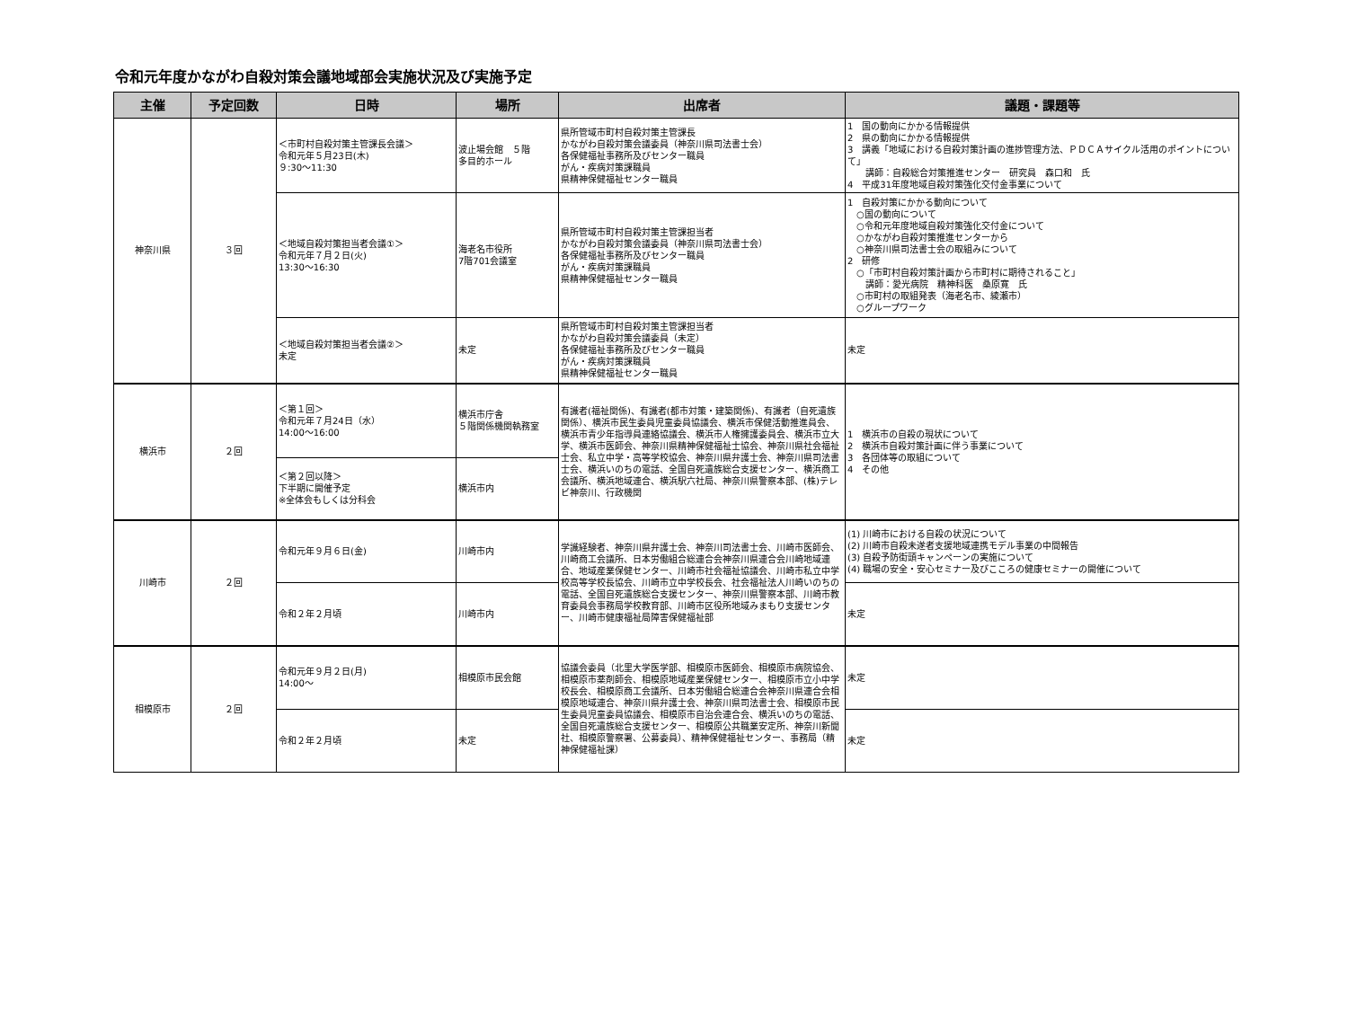令和元年度かながわ自殺対策会議地域部会実施状況及び実施予定
| 主催 | 予定回数 | 日時 | 場所 | 出席者 | 議題・課題等 |
| --- | --- | --- | --- | --- | --- |
| 神奈川県 | ３回 | ＜市町村自殺対策主管課長会議＞ 令和元年５月23日(木) ９:30～11:30 | 波止場会館 ５階 多目的ホール | 県所管域市町村自殺対策主管課長 かながわ自殺対策会議委員（神奈川県司法書士会） 各保健福祉事務所及びセンター職員 がん・疾病対策課職員 県精神保健福祉センター職員 | 1 国の動向にかかる情報提供 2 県の動向にかかる情報提供 3 講義「地域における自殺対策計画の進捗管理方法、ＰＤＣＡサイクル活用のポイントについて」 講師：自殺総合対策推進センター 研究員 森口和 氏 4 平成31年度地域自殺対策強化交付金事業について |
| | | ＜地域自殺対策担当者会議①＞ 令和元年７月２日(火) 13:30～16:30 | 海老名市役所 7階701会議室 | 県所管域市町村自殺対策主管課担当者 かながわ自殺対策会議委員（神奈川県司法書士会） 各保健福祉事務所及びセンター職員 がん・疾病対策課職員 県精神保健福祉センター職員 | 1 自殺対策にかかる動向について ○国の動向について ○令和元年度地域自殺対策強化交付金について ○かながわ自殺対策推進センターから ○神奈川県司法書士会の取組みについて 2 研修 ○「市町村自殺対策計画から市町村に期待されること」 講師：愛光病院 精神科医 桑原寛 氏 ○市町村の取組発表（海老名市、綾瀬市） ○グループワーク |
| | | ＜地域自殺対策担当者会議②＞ 未定 | 未定 | 県所管域市町村自殺対策主管課担当者 かながわ自殺対策会議委員（未定） 各保健福祉事務所及びセンター職員 がん・疾病対策課職員 県精神保健福祉センター職員 | 未定 |
| 横浜市 | ２回 | ＜第１回＞ 令和元年７月24日（水） 14:00～16:00 | 横浜市庁舎 ５階関係機関執務室 | 有識者(福祉関係)、有識者(都市対策・建築関係)、有識者（自死遺族関係）、横浜市民生委員児童委員協議会、横浜市保健活動推進員会、横浜市青少年指導員連絡協議会、横浜市人権擁護委員会、横浜市立大学、横浜市医師会、神奈川県精神保健福祉士協会、神奈川県社会福祉士会、私立中学・高等学校協会、神奈川県弁護士会、神奈川県司法書士会、横浜いのちの電話、全国自死遺族総合支援センター、横浜商工会議所、横浜地域連合、横浜駅六社局、神奈川県警察本部、(株)テレビ神奈川、行政機関 | 1 横浜市の自殺の現状について 2 横浜市自殺対策計画に伴う事業について 3 各団体等の取組について 4 その他 |
| | | ＜第２回以降＞ 下半期に開催予定 ※全体会もしくは分科会 | 横浜市内 | | |
| 川崎市 | ２回 | 令和元年９月６日(金) | 川崎市内 | 学識経験者、神奈川県弁護士会、神奈川司法書士会、川崎市医師会、川崎商工会議所、日本労働組合総連合会神奈川県連合会川崎地域連合、地域産業保健センター、川崎市社会福祉協議会、川崎市私立中学校高等学校長協会、川崎市立中学校長会、社会福祉法人川崎いのちの電話、全国自死遺族総合支援センター、神奈川県警察本部、川崎市教育委員会事務局学校教育部、川崎市区役所地域みまもり支援センター、川崎市健康福祉局障害保健福祉部 | (1) 川崎市における自殺の状況について (2) 川崎市自殺未遂者支援地域連携モデル事業の中間報告 (3) 自殺予防街頭キャンペーンの実施について (4) 職場の安全・安心セミナー及びこころの健康セミナーの開催について |
| | | 令和２年２月頃 | 川崎市内 | | 未定 |
| 相模原市 | ２回 | 令和元年９月２日(月) 14:00～ | 相模原市民会館 | 協議会委員（北里大学医学部、相模原市医師会、相模原市病院協会、相模原市薬剤師会、相模原地域産業保健センター、相模原市立小中学校長会、相模原商工会議所、日本労働組合総連合会神奈川県連合会相模原地域連合、神奈川県弁護士会、神奈川県司法書士会、相模原市民生委員児童委員協議会、相模原市自治会連合会、横浜いのちの電話、全国自死遺族総合支援センター、相模原公共職業安定所、神奈川新聞社、相模原警察署、公募委員）、精神保健福祉センター、事務局（精神保健福祉課） | 未定 |
| | | 令和２年２月頃 | 未定 | | 未定 |